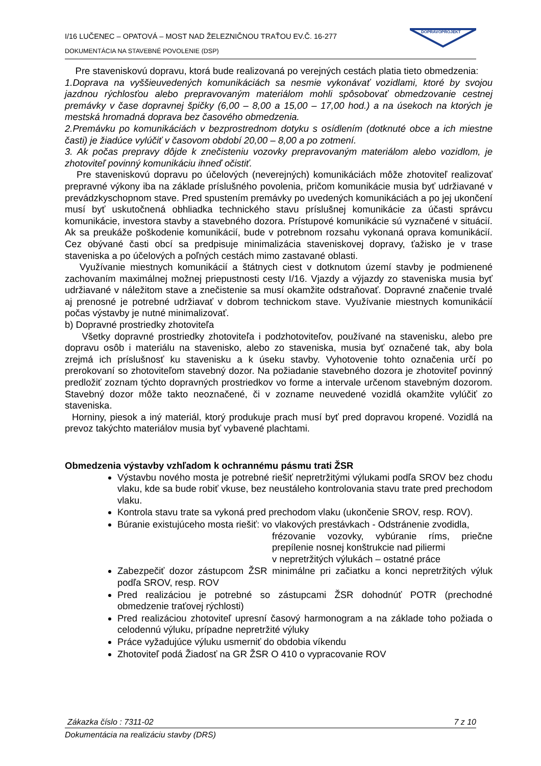I/16 LUČENEC – OPATOVÁ – MOST NAD ŽELEZNIČNOU TRAŤOU EV.Č. 16-277
DOKUMENTÁCIA NA STAVEBNÉ POVOLENIE (DSP)
DOPRAVOPROJEKT
Pre staveniskovú dopravu, ktorá bude realizovaná po verejných cestách platia tieto obmedzenia:
1.Doprava na vyššieuvedených komunikáciách sa nesmie vykonávať vozidlami, ktoré by svojou jazdnou rýchlosťou alebo prepravovaným materiálom mohli spôsobovať obmedzovanie cestnej premávky v čase dopravnej špičky (6,00 – 8,00 a 15,00 – 17,00 hod.) a na úsekoch na ktorých je mestská hromadná doprava bez časového obmedzenia.
2.Premávku po komunikáciách v bezprostrednom dotyku s osídlením (dotknuté obce a ich miestne časti) je žiadúce vylúčiť v časovom období 20,00 – 8,00 a po zotmení.
3. Ak počas prepravy dôjde k znečisteniu vozovky prepravovaným materiálom alebo vozidlom, je zhotoviteľ povinný komunikáciu ihneď očistiť.
Pre staveniskovú dopravu po účelových (neverejných) komunikáciách môže zhotoviteľ realizovať prepravné výkony iba na základe príslušného povolenia, pričom komunikácie musia byť udržiavané v prevádzkyschopnom stave. Pred spustením premávky po uvedených komunikáciách a po jej ukončení musí byť uskutočnená obhliadka technického stavu príslušnej komunikácie za účasti správcu komunikácie, investora stavby a stavebného dozora. Prístupové komunikácie sú vyznačené v situácií. Ak sa preukáže poškodenie komunikácií, bude v potrebnom rozsahu vykonaná oprava komunikácií. Cez obývané časti obcí sa predpisuje minimalizácia staveniskovej dopravy, ťažisko je v trase staveniska a po účelových a poľných cestách mimo zastavané oblasti.
Využívanie miestnych komunikácií a štátnych ciest v dotknutom území stavby je podmienené zachovaním maximálnej možnej priepustnosti cesty I/16. Vjazdy a výjazdy zo staveniska musia byť udržiavané v náležitom stave a znečistenie sa musí okamžite odstraňovať. Dopravné značenie trvalé aj prenosné je potrebné udržiavať v dobrom technickom stave. Využívanie miestnych komunikácií počas výstavby je nutné minimalizovať.
b) Dopravné prostriedky zhotoviteľa
Všetky dopravné prostriedky zhotoviteľa i podzhotoviteľov, používané na stavenisku, alebo pre dopravu osôb i materiálu na stavenisko, alebo zo staveniska, musia byť označené tak, aby bola zrejmá ich príslušnosť ku stavenisku a k úseku stavby. Vyhotovenie tohto označenia určí po prerokovaní so zhotoviteľom stavebný dozor. Na požiadanie stavebného dozora je zhotoviteľ povinný predložiť zoznam týchto dopravných prostriedkov vo forme a intervale určenom stavebným dozorom. Stavebný dozor môže takto neoznačené, či v zozname neuvedené vozidlá okamžite vylúčiť zo staveniska.
Horniny, piesok a iný materiál, ktorý produkuje prach musí byť pred dopravou kropené. Vozidlá na prevoz takýchto materiálov musia byť vybavené plachtami.
Obmedzenia výstavby vzhľadom k ochrannému pásmu trati ŽSR
Výstavbu nového mosta je potrebné riešiť nepretržitými výlukami podľa SROV bez chodu vlaku, kde sa bude robiť vkuse, bez neustáleho kontrolovania stavu trate pred prechodom vlaku.
Kontrola stavu trate sa vykoná pred prechodom vlaku (ukončenie SROV, resp. ROV).
Búranie existujúceho mosta riešiť: vo vlakových prestávkach - Odstránenie zvodidla,
frézovanie vozovky, vybúranie ríms, priečne prepílenie nosnej konštrukcie nad piliermi
v nepretržitých výlukách – ostatné práce
Zabezpečiť dozor zástupcom ŽSR minimálne pri začiatku a konci nepretržitých výluk podľa SROV, resp. ROV
Pred realizáciou je potrebné so zástupcami ŽSR dohodnúť POTR (prechodné obmedzenie traťovej rýchlosti)
Pred realizáciou zhotoviteľ upresní časový harmonogram a na základe toho požiada o celodennú výluku, prípadne nepretržité výluky
Práce vyžadujúce výluku usmerniť do obdobia víkendu
Zhotoviteľ podá Žiadosť na GR ŽSR O 410 o vypracovanie ROV
Zákazka číslo : 7311-02 7 z 10
Dokumentácia na realizáciu stavby (DRS)